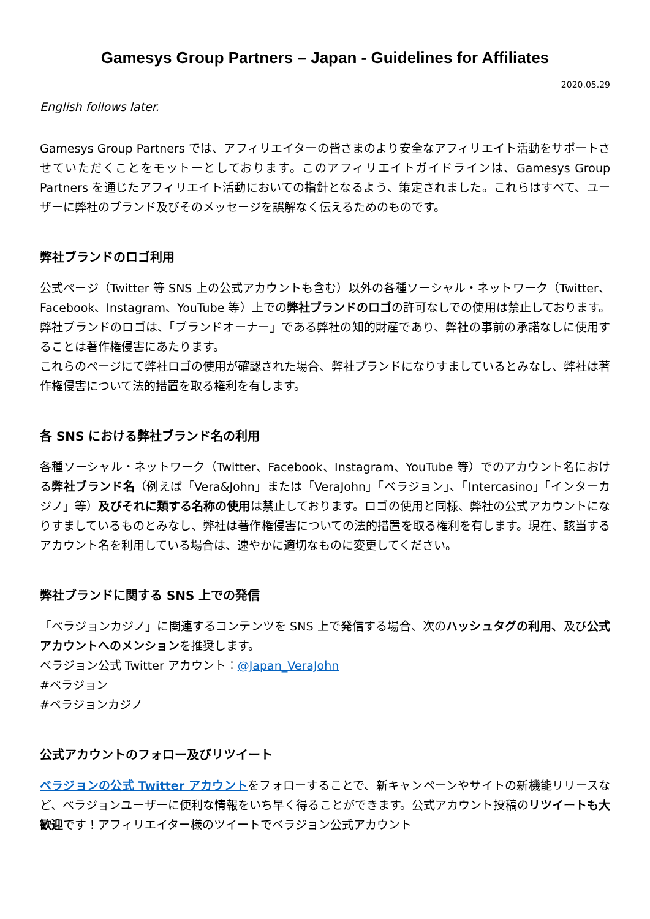Gamesys Group Partners – Japan - Guidelines for Affiliates
2020.05.29
English follows later.
Gamesys Group Partners では、アフィリエイターの皆さまのより安全なアフィリエイト活動をサポートさせていただくことをモットーとしております。このアフィリエイトガイドラインは、Gamesys Group Partners を通じたアフィリエイト活動においての指針となるよう、策定されました。これらはすべて、ユーザーに弊社のブランド及びそのメッセージを誤解なく伝えるためのものです。
弊社ブランドのロゴ利用
公式ページ（Twitter 等 SNS 上の公式アカウントも含む）以外の各種ソーシャル・ネットワーク（Twitter、Facebook、Instagram、YouTube 等）上での弊社ブランドのロゴの許可なしでの使用は禁止しております。弊社ブランドのロゴは、「ブランドオーナー」である弊社の知的財産であり、弊社の事前の承諾なしに使用することは著作権侵害にあたります。
これらのページにて弊社ロゴの使用が確認された場合、弊社ブランドになりすましているとみなし、弊社は著作権侵害について法的措置を取る権利を有します。
各 SNS における弊社ブランド名の利用
各種ソーシャル・ネットワーク（Twitter、Facebook、Instagram、YouTube 等）でのアカウント名における弊社ブランド名（例えば「Vera&John」または「VeraJohn」「ベラジョン」、「Intercasino」「インターカジノ」等）及びそれに類する名称の使用は禁止しております。ロゴの使用と同様、弊社の公式アカウントになりすましているものとみなし、弊社は著作権侵害についての法的措置を取る権利を有します。現在、該当するアカウント名を利用している場合は、速やかに適切なものに変更してください。
弊社ブランドに関する SNS 上での発信
「ベラジョンカジノ」に関連するコンテンツを SNS 上で発信する場合、次のハッシュタグの利用、及び公式アカウントへのメンションを推奨します。
ベラジョン公式 Twitter アカウント：@Japan_VeraJohn
#ベラジョン
#ベラジョンカジノ
公式アカウントのフォロー及びリツイート
ベラジョンの公式 Twitter アカウントをフォローすることで、新キャンペーンやサイトの新機能リリースなど、ベラジョンユーザーに便利な情報をいち早く得ることができます。公式アカウント投稿のリツイートも大歓迎です！アフィリエイター様のツイートでベラジョン公式アカウント